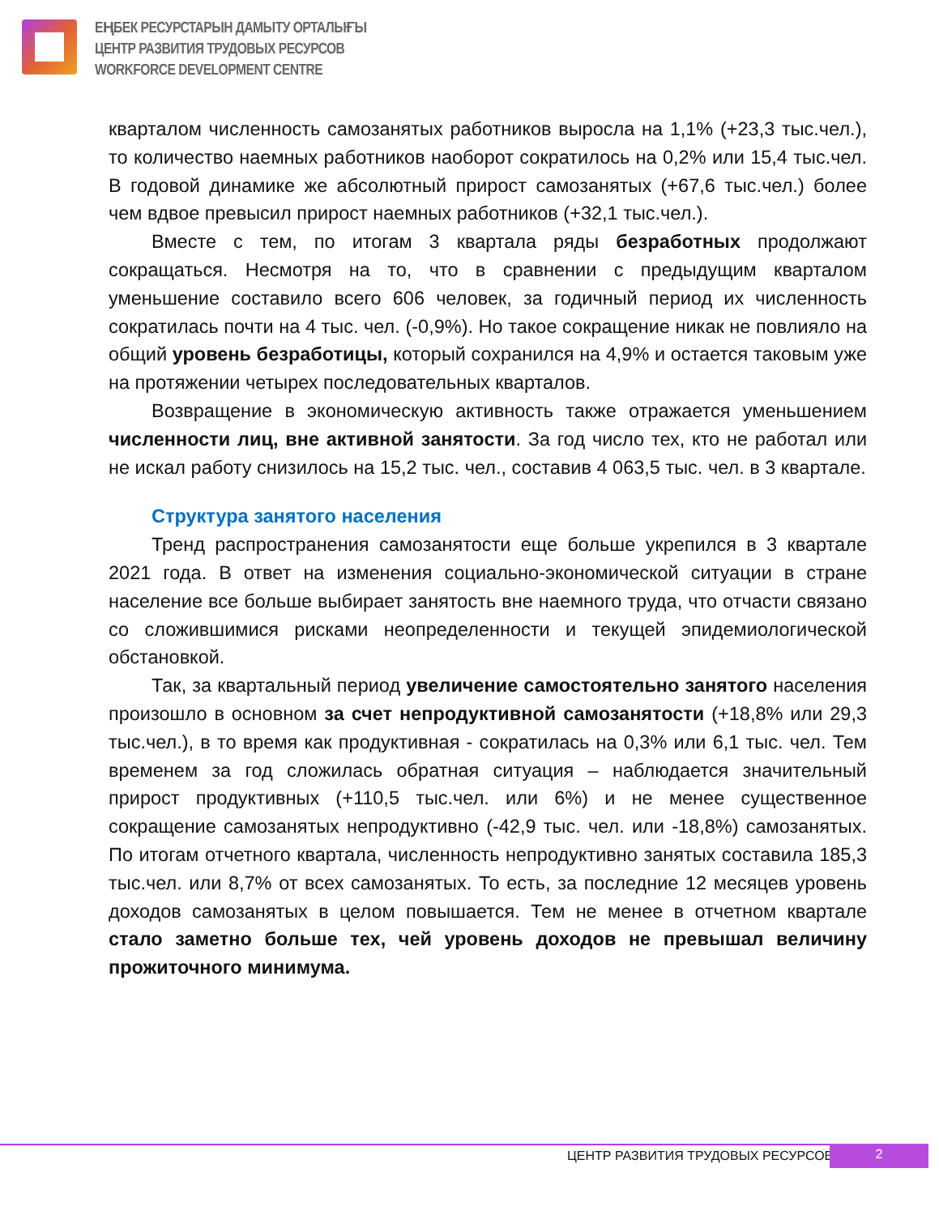ЕҢБЕК РЕСУРСТАРЫН ДАМЫТУ ОРТАЛЫҒЫ
ЦЕНТР РАЗВИТИЯ ТРУДОВЫХ РЕСУРСОВ
WORKFORCE DEVELOPMENT CENTRE
кварталом численность самозанятых работников выросла на 1,1% (+23,3 тыс.чел.), то количество наемных работников наоборот сократилось на 0,2% или 15,4 тыс.чел. В годовой динамике же абсолютный прирост самозанятых (+67,6 тыс.чел.) более чем вдвое превысил прирост наемных работников (+32,1 тыс.чел.).
Вместе с тем, по итогам 3 квартала ряды безработных продолжают сокращаться. Несмотря на то, что в сравнении с предыдущим кварталом уменьшение составило всего 606 человек, за годичный период их численность сократилась почти на 4 тыс. чел. (-0,9%). Но такое сокращение никак не повлияло на общий уровень безработицы, который сохранился на 4,9% и остается таковым уже на протяжении четырех последовательных кварталов.
Возвращение в экономическую активность также отражается уменьшением численности лиц, вне активной занятости. За год число тех, кто не работал или не искал работу снизилось на 15,2 тыс. чел., составив 4 063,5 тыс. чел. в 3 квартале.
Структура занятого населения
Тренд распространения самозанятости еще больше укрепился в 3 квартале 2021 года. В ответ на изменения социально-экономической ситуации в стране население все больше выбирает занятость вне наемного труда, что отчасти связано со сложившимися рисками неопределенности и текущей эпидемиологической обстановкой.
Так, за квартальный период увеличение самостоятельно занятого населения произошло в основном за счет непродуктивной самозанятости (+18,8% или 29,3 тыс.чел.), в то время как продуктивная - сократилась на 0,3% или 6,1 тыс. чел. Тем временем за год сложилась обратная ситуация – наблюдается значительный прирост продуктивных (+110,5 тыс.чел. или 6%) и не менее существенное сокращение самозанятых непродуктивно (-42,9 тыс. чел. или -18,8%) самозанятых. По итогам отчетного квартала, численность непродуктивно занятых составила 185,3 тыс.чел. или 8,7% от всех самозанятых. То есть, за последние 12 месяцев уровень доходов самозанятых в целом повышается. Тем не менее в отчетном квартале стало заметно больше тех, чей уровень доходов не превышал величину прожиточного минимума.
ЦЕНТР РАЗВИТИЯ ТРУДОВЫХ РЕСУРСОВ
2